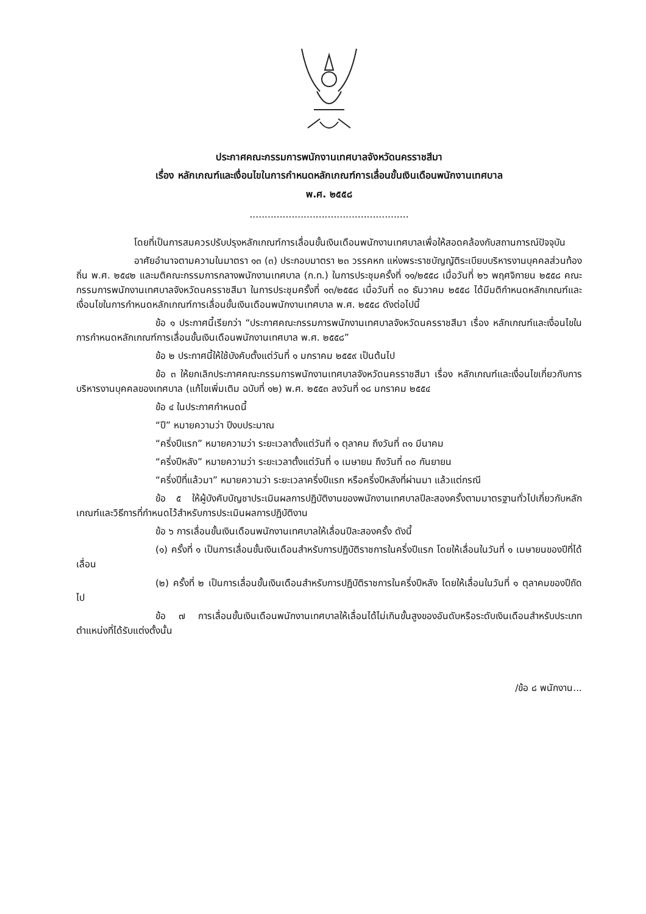ประกาศคณะกรรมการพนักงานเทศบาลจังหวัดนครราชสีมา
เรื่อง หลักเกณฑ์และเงื่อนไขในการกำหนดหลักเกณฑ์การเลื่อนขั้นเงินเดือนพนักงานเทศบาล
พ.ศ. ๒๕๕๘
.....................................................
โดยที่เป็นการสมควรปรับปรุงหลักเกณฑ์การเลื่อนขั้นเงินเดือนพนักงานเทศบาลเพื่อให้สอดคล้องกับสถานการณ์ปัจจุบัน
อาศัยอำนาจตามความในมาตรา ๑๓ (๓) ประกอบมาตรา ๒๓ วรรคหก แห่งพระราชบัญญัติระเบียบบริหารงานบุคคลส่วนท้องถิ่น พ.ศ. ๒๕๔๒ และมติคณะกรรมการกลางพนักงานเทศบาล (ก.ท.) ในการประชุมครั้งที่ ๑๑/๒๕๕๘ เมื่อวันที่ ๒๖ พฤศจิกายน ๒๕๕๘ คณะกรรมการพนักงานเทศบาลจังหวัดนครราชสีมา ในการประชุมครั้งที่ ๑๓/๒๕๕๘ เมื่อวันที่ ๓๐ ธันวาคม ๒๕๕๘ ได้มีมติกำหนดหลักเกณฑ์และเงื่อนไขในการกำหนดหลักเกณฑ์การเลื่อนขั้นเงินเดือนพนักงานเทศบาล พ.ศ. ๒๕๕๘ ดังต่อไปนี้
ข้อ ๑ ประกาศนี้เรียกว่า “ประกาศคณะกรรมการพนักงานเทศบาลจังหวัดนครราชสีมา เรื่อง หลักเกณฑ์และเงื่อนไขในการกำหนดหลักเกณฑ์การเลื่อนขั้นเงินเดือนพนักงานเทศบาล พ.ศ. ๒๕๕๘”
ข้อ ๒ ประกาศนี้ให้ใช้บังคับตั้งแต่วันที่ ๑ มกราคม ๒๕๕๙ เป็นต้นไป
ข้อ ๓ ให้ยกเลิกประกาศคณะกรรมการพนักงานเทศบาลจังหวัดนครราชสีมา เรื่อง หลักเกณฑ์และเงื่อนไขเกี่ยวกับการบริหารงานบุคคลของเทศบาล (แก้ไขเพิ่มเติม ฉบับที่ ๑๒) พ.ศ. ๒๕๕๓ ลงวันที่ ๑๘ มกราคม ๒๕๕๔
ข้อ ๔ ในประกาศกำหนดนี้
“ปี” หมายความว่า ปีงบประมาณ
“ครึ่งปีแรก” หมายความว่า ระยะเวลาตั้งแต่วันที่ ๑ ตุลาคม ถึงวันที่ ๓๑ มีนาคม
“ครึ่งปีหลัง” หมายความว่า ระยะเวลาตั้งแต่วันที่ ๑ เมษายน ถึงวันที่ ๓๐ กันยายน
“ครึ่งปีที่แล้วมา” หมายความว่า ระยะเวลาครึ่งปีแรก หรือครึ่งปีหลังที่ผ่านมา แล้วแต่กรณี
ข้อ ๕ ให้ผู้บังคับบัญชาประเมินผลการปฏิบัติงานของพนักงานเทศบาลปีละสองครั้งตามมาตรฐานทั่วไปเกี่ยวกับหลักเกณฑ์และวิธีการที่กำหนดไว้สำหรับการประเมินผลการปฏิบัติงาน
ข้อ ๖ การเลื่อนขั้นเงินเดือนพนักงานเทศบาลให้เลื่อนปีละสองครั้ง ดังนี้
(๑) ครั้งที่ ๑ เป็นการเลื่อนขั้นเงินเดือนสำหรับการปฏิบัติราชการในครึ่งปีแรก โดยให้เลื่อนในวันที่ ๑ เมษายนของปีที่ได้เลื่อน
(๒) ครั้งที่ ๒ เป็นการเลื่อนขั้นเงินเดือนสำหรับการปฏิบัติราชการในครึ่งปีหลัง โดยให้เลื่อนในวันที่ ๑ ตุลาคมของปีถัดไป
ข้อ ๗ การเลื่อนขั้นเงินเดือนพนักงานเทศบาลให้เลื่อนได้ไม่เกินขั้นสูงของอันดับหรือระดับเงินเดือนสำหรับประเภทตำแหน่งที่ได้รับแต่งตั้งนั้น
/ข้อ ๘ พนักงาน...